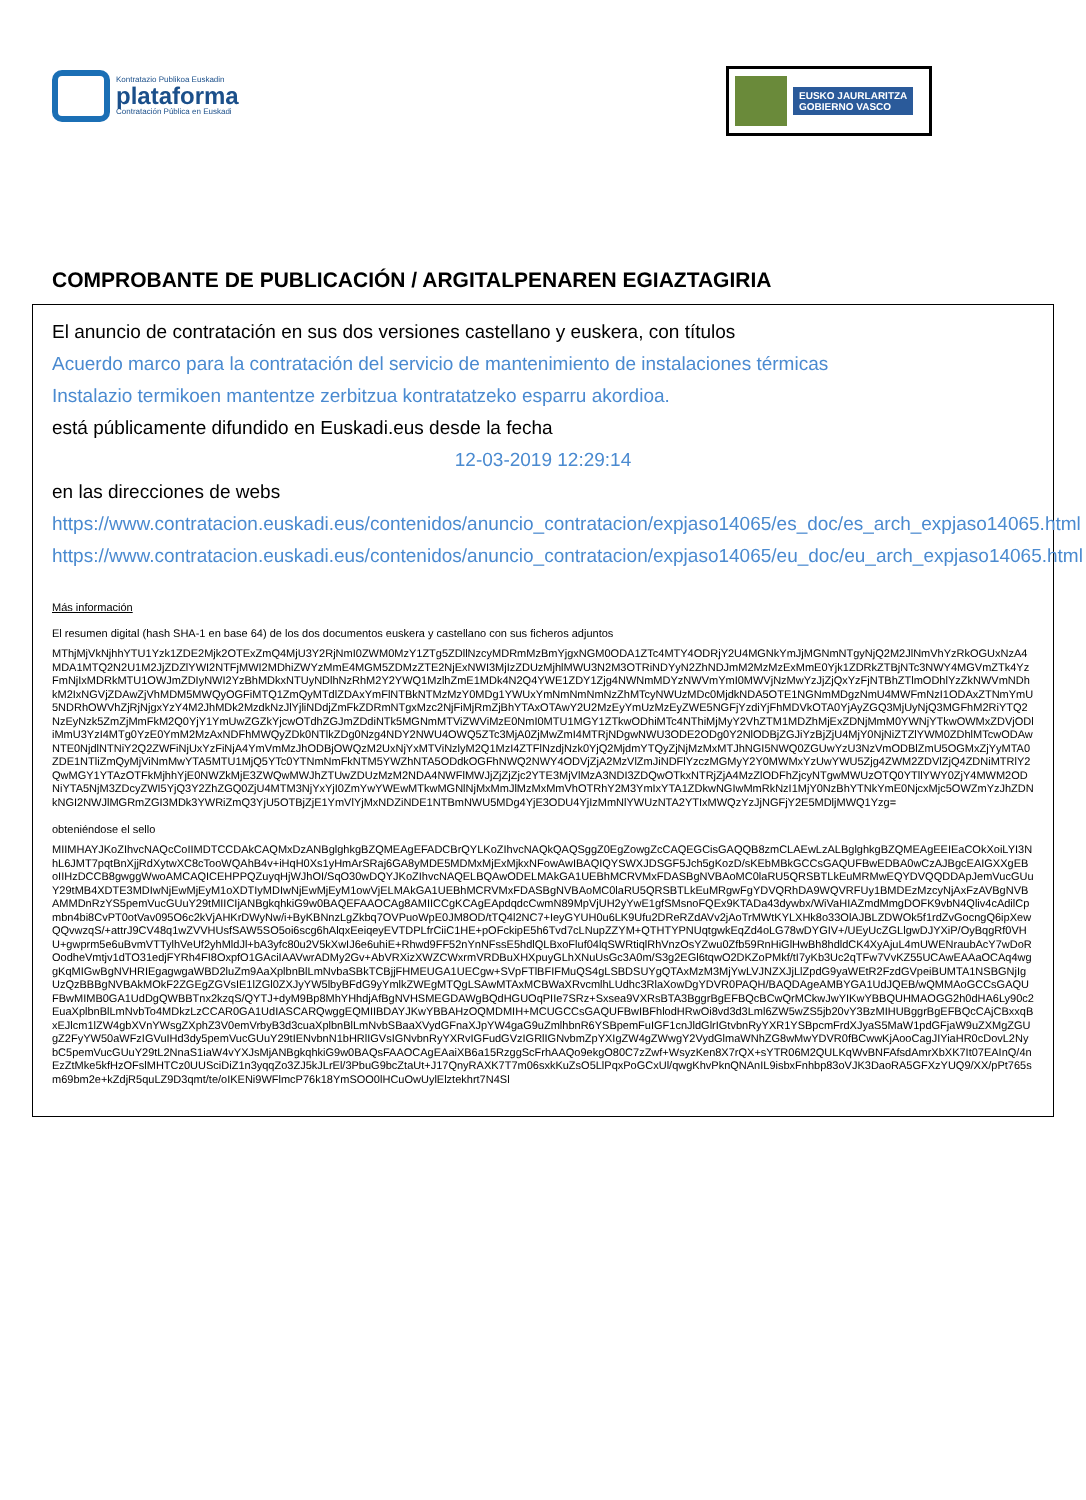Kontratazio Publikoa Euskadin
plataforma
Contratación Pública en Euskadi
EUSKO JAURLARITZA
GOBIERNO VASCO
COMPROBANTE DE PUBLICACIÓN / ARGITALPENAREN EGIAZTAGIRIA
El anuncio de contratación en sus dos versiones castellano y euskera, con títulos
Acuerdo marco para la contratación del servicio de mantenimiento de instalaciones térmicas
Instalazio termikoen mantentze zerbitzua kontratatzeko esparru akordioa.
está públicamente difundido en Euskadi.eus desde la fecha
12-03-2019 12:29:14
en las direcciones de webs
https://www.contratacion.euskadi.eus/contenidos/anuncio_contratacion/expjaso14065/es_doc/es_arch_expjaso14065.html
https://www.contratacion.euskadi.eus/contenidos/anuncio_contratacion/expjaso14065/eu_doc/eu_arch_expjaso14065.html
Más información
El resumen digital (hash SHA-1 en base 64) de los dos documentos euskera y castellano con sus ficheros adjuntos
MThjMjVkNjhhYTU1Yzk1ZDE2Mjk2OTExZmQ4MjU3Y2RjNmI0ZWM0MzY1ZTg5ZDllNzcyMDRmMzBmYjgxNGM0ODA1ZTc4MTY4ODRjY2U4MGNkYmJjMGNmNTgyNjQ2M2JlNmVhYzRkOGUxNzA4MDA1MTQ2N2U1M2JjZDZlYWI2NTFjMWI2MDhiZWYzMmE4MGM5ZDMzZTE2NjExNWI3MjIzZDUzMjhlMWU3N2M3OTRiNDYyN2ZhNDJmM2MzMzExMmE0Yjk1ZDRkZTBjNTc3NWY4MGVmZTk4YzFmNjIxMDRkMTU1OWJmZDIyNWI2YzBhMDkxNTUyNDlhNzRhM2Y2YWQ1MzlhZmE1MDk4N2Q4YWE1ZDY1Zjg4NWNmMDYzNWVmYmI0MWVjNzMwYzJjZjQxYzFjNTBhZTlmODhlYzZkNWVmNDhkM2IxNGVjZDAwZjVhMDM5MWQyOGFiMTQ1ZmQyMTdlZDAxYmFlNTBkNTMzMzY0MDg1YWUxYmNmNmNmNzZhMTcyNWUzMDc0MjdkNDA5OTE1NGNmMDgzNmU4MWFmNzI1ODAxZTNmYmU5NDRhOWVhZjRjNjgxYzY4M2JhMDk2MzdkNzJlYjliNDdjZmFkZDRmNTgxMzc2NjFiMjRmZjBhYTAxOTAwY2U2MzEyYmUzMzEyZWE5NGFjYzdiYjFhMDVkOTA0YjAyZGQ3MjUyNjQ3MGFhM2RiYTQ2NzEyNzk5ZmZjMmFkM2Q0YjY1YmUwZGZkYjcwOTdhZGJmZDdiNTk5MGNmMTViZWViMzE0NmI0MTU1MGY1ZTkwODhiMTc4NThiMjMyY2VhZTM1MDZhMjExZDNjMmM0YWNjYTkwOWMxZDVjODliMmU3YzI4MTg0YzE0YmM2MzAxNDFhMWQyZDk0NTlkZDg0Nzg4NDY2NWU4OWQ5ZTc3MjA0ZjMwZmI4MTRjNDgwNWU3ODE2ODg0Y2NlODBjZGJiYzBjZjU4MjY0NjNiZTZlYWM0ZDhlMTcwODAwNTE0NjdlNTNiY2Q2ZWFiNjUxYzFiNjA4YmVmMzJhODBjOWQzM2UxNjYxMTViNzlyM2Q1MzI4ZTFlNzdjNzk0YjQ2MjdmYTQyZjNjMzMxMTJhNGI5NWQ0ZGUwYzU3NzVmODBlZmU5OGMxZjYyMTA0ZDE1NTliZmQyMjViNmMwYTA5MTU1MjQ5YTc0YTNmNmFkNTM5YWZhNTA5ODdkOGFhNWQ2NWY4ODVjZjA2MzVlZmJiNDFlYzczMGMyY2Y0MWMxYzUwYWU5Zjg4ZWM2ZDVlZjQ4ZDNiMTRlY2QwMGY1YTAzOTFkMjhhYjE0NWZkMjE3ZWQwMWJhZTUwZDUzMzM2NDA4NWFlMWJjZjZjZjc2YTE3MjVlMzA3NDI3ZDQwOTkxNTRjZjA4MzZlODFhZjcyNTgwMWUzOTQ0YTllYWY0ZjY4MWM2ODNiYTA5NjM3ZDcyZWI5YjQ3Y2ZhZGQ0ZjU4MTM3NjYxYjI0ZmYwYWEwMTkwMGNlNjMxMmJlMzMxMmVhOTRhY2M3YmIxYTA1ZDkwNGIwMmRkNzI1MjY0NzBhYTNkYmE0NjcxMjc5OWZmYzJhZDNkNGI2NWJlMGRmZGI3MDk3YWRiZmQ3YjU5OTBjZjE1YmVlYjMxNDZiNDE1NTBmNWU5MDg4YjE3ODU4YjIzMmNlYWUzNTA2YTIxMWQzYzJjNGFjY2E5MDljMWQ1Yzg=
obteniéndose el sello
MIIMHAYJKoZIhvcNAQcCoIIMDTCCDAkCAQMxDzANBglghkgBZQMEAgEFADCBrQYLKoZIhvcNAQkQAQSggZ0EgZowgZcCAQEGCisGAQQB8zmCLAEwLzALBglghkgBZQMEAgEEIEaCOkXoiLYI3NhL6JMT7pqtBnXjjRdXytwXC8cTooWQAhB4v+iHqH0Xs1yHmArSRaj6GA8yMDE5MDMxMjExMjkxNFowAwIBAQIQYSWXJDSGF5Jch5gKozD/sKEbMBkGCCsGAQUFBwEDBA0wCzAJBgcEAIGXXgEBoIIHzDCCB8gwggWwoAMCAQICEHPPQZuyqHjWJhOI/SqO30wDQYJKoZIhvcNAQELBQAwODELMAkGA1UEBhMCRVMxFDASBgNVBAoMC0laRU5QRSBTLkEuMRMwEQYDVQQDDApJemVucGUuY29tMB4XDTE3MDIwNjEwMjEyM1oXDTIyMDIwNjEwMjEyM1owVjELMAkGA1UEBhMCRVMxFDASBgNVBAoMC0laRU5QRSBTLkEuMRgwFgYDVQRhDA9WQVRFUy1BMDEzMzcyNjAxFzAVBgNVBAMMDnRzYS5pemVucGUuY29tMIICIjANBgkqhkiG9w0BAQEFAAOCAg8AMIICCgKCAgEApdqdcCwmN89MpVjUH2yYwE1gfSMsnoFQEx9KTADa43dywbx/WiVaHIAZmdMmgDOFK9vbN4Qliv4cAdilCpmbn4bi8CvPT0otVav095O6c2kVjAHKrDWyNw/i+ByKBNnzLgZkbq7OVPuoWpE0JM8OD/tTQ4l2NC7+IeyGYUH0u6LK9Ufu2DReRZdAVv2jAoTrMWtKYLXHk8o33OlAJBLZDWOk5f1rdZvGocngQ6ipXewQQvwzqS/+attrJ9CV48q1wZVVHUsfSAW5SO5oi6scg6hAlqxEeiqeyEVTDPLfrCiiC1HE+pOFckipE5h6Tvd7cLNupZZYM+QTHTYPNUqtgwkEqZd4oLG78wDYGIV+/UEyUcZGLlgwDJYXiP/OyBqgRf0VHU+gwprm5e6uBvmVTTylhVeUf2yhMldJl+bA3yfc80u2V5kXwIJ6e6uhiE+Rhwd9FF52nYnNFssE5hdlQLBxoFluf04lqSWRtiqlRhVnzOsYZwu0Zfb59RnHiGlHwBh8hdldCK4XyAjuL4mUWENraubAcY7wDoROodheVmtjv1dTO31edjFYRh4FI8OxpfO1GAciIAAVwrADMy2Gv+AbVRXizXWZCWxrmVRDBuXHXpuyGLhXNuUsGc3A0m/S3g2EGl6tqwO2DKZoPMkf/tI7yKb3Uc2qTFw7VvKZ55UCAwEAAaOCAq4wggKqMIGwBgNVHRIEgagwgaWBD2luZm9AaXplbnBlLmNvbaSBkTCBjjFHMEUGA1UECgw+SVpFTlBFIFMuQS4gLSBDSUYgQTAxMzM3MjYwLVJNZXJjLlZpdG9yaWEtR2FzdGVpeiBUMTA1NSBGNjIgUzQzBBBgNVBAkMOkF2ZGEgZGVsIE1lZGl0ZXJyYW5lbyBFdG9yYmlkZWEgMTQgLSAwMTAxMCBWaXRvcmlhLUdhc3RlaXowDgYDVR0PAQH/BAQDAgeAMBYGA1UdJQEB/wQMMAoGCCsGAQUFBwMIMB0GA1UdDgQWBBTnx2kzqS/QYTJ+dyM9Bp8MhYHhdjAfBgNVHSMEGDAWgBQdHGUOqPIIe7SRz+Sxsea9VXRsBTA3BggrBgEFBQcBCwQrMCkwJwYIKwYBBQUHMAOGG2h0dHA6Ly90c2EuaXplbnBlLmNvbTo4MDkzLzCCAR0GA1UdIASCARQwggEQMIIBDAYJKwYBBAHzOQMDMIH+MCUGCCsGAQUFBwIBFhlodHRwOi8vd3d3Lml6ZW5wZS5jb20vY3BzMIHUBggrBgEFBQcCAjCBxxqBxEJlcm1lZW4gbXVnYWsgZXphZ3V0emVrbyB3d3cuaXplbnBlLmNvbSBaaXVydGFnaXJpYW4gaG9uZmlhbnR6YSBpemFuIGF1cnJldGlrIGtvbnRyYXR1YSBpcmFrdXJyaS5MaW1pdGFjaW9uZXMgZGUgZ2FyYW50aWFzIGVuIHd3dy5pemVucGUuY29tIENvbnN1bHRlIGVsIGNvbnRyYXRvIGFudGVzIGRlIGNvbmZpYXIgZW4gZWwgY2VydGlmaWNhZG8wMwYDVR0fBCwwKjAooCagJIYiaHR0cDovL2NybC5pemVucGUuY29tL2NnaS1iaW4vYXJsMjANBgkqhkiG9w0BAQsFAAOCAgEAaiXB6a15RzggScFrhAAQo9ekgO80C7zZwf+WsyzKen8X7rQX+sYTR06M2QULKqWvBNFAfsdAmrXbXK7It07EAInQ/4nEzZtMke5kfHzOFslMHTCz0UUSciDiZ1n3yqqZo3ZJ5kJLrEl/3PbuG9bcZtaUt+J17QnyRAXK7T7m06sxkKuZsO5LlPqxPoGCxUl/qwgKhvPknQNAnIL9isbxFnhbp83oVJK3DaoRA5GFXzYUQ9/XX/pPt765sm69bm2e+kZdjR5quLZ9D3qmt/te/oIKENi9WFlmcP76k18YmSOO0lHCuOwUylElztekhrt7N4Sl